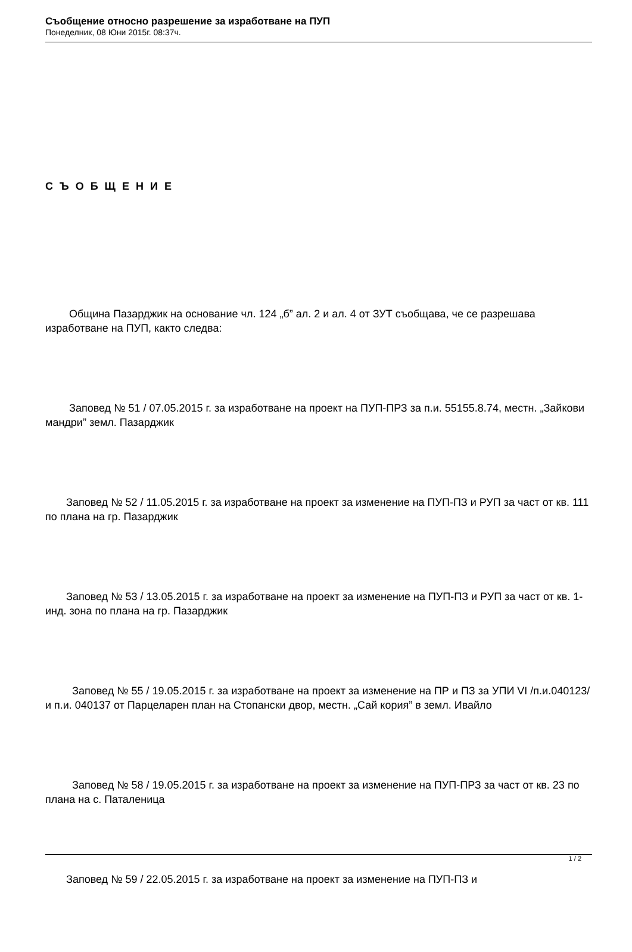Съобщение относно разрешение за изработване на ПУП
Понеделник, 08 Юни 2015г. 08:37ч.
С Ъ О Б Щ Е Н И Е
Община Пазарджик на основание чл. 124 „б” ал. 2 и ал. 4 от ЗУТ съобщава, че се разрешава изработване на ПУП, както следва:
Заповед № 51 / 07.05.2015 г. за изработване на проект на ПУП-ПРЗ за п.и. 55155.8.74, местн. „Зайкови мандри” земл. Пазарджик
Заповед № 52 / 11.05.2015 г. за изработване на проект за изменение на ПУП-ПЗ и РУП за част от кв. 111 по плана на гр. Пазарджик
Заповед № 53 / 13.05.2015 г. за изработване на проект за изменение на ПУП-ПЗ и РУП за част от кв. 1-инд. зона по плана на гр. Пазарджик
Заповед № 55 / 19.05.2015 г. за изработване на проект за изменение на ПР и ПЗ за УПИ VI /п.и.040123/ и п.и. 040137 от Парцеларен план на Стопански двор, местн. „Сай кория” в земл. Ивайло
Заповед № 58 / 19.05.2015 г. за изработване на проект за изменение на ПУП-ПРЗ за част от кв. 23 по плана на с. Паталеница
Заповед № 59 / 22.05.2015 г. за изработване на проект за изменение на ПУП-ПЗ и
1 / 2